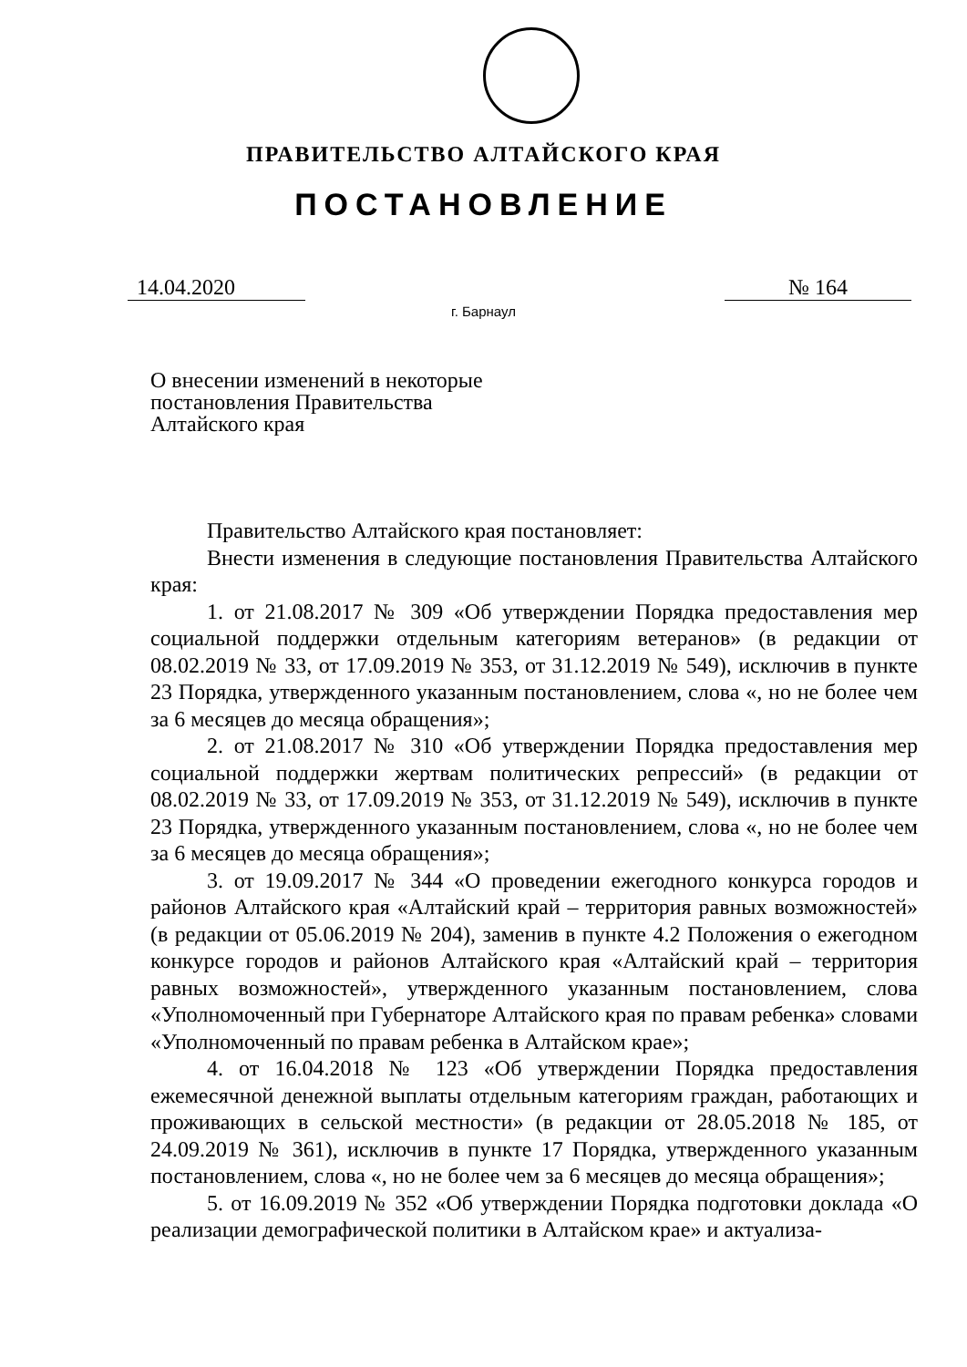ПРАВИТЕЛЬСТВО АЛТАЙСКОГО КРАЯ
ПОСТАНОВЛЕНИЕ
14.04.2020 № 164
г. Барнаул
О внесении изменений в некоторые постановления Правительства Алтайского края
Правительство Алтайского края постановляет:
Внести изменения в следующие постановления Правительства Алтайского края:
1. от 21.08.2017 № 309 «Об утверждении Порядка предоставления мер социальной поддержки отдельным категориям ветеранов» (в редакции от 08.02.2019 № 33, от 17.09.2019 № 353, от 31.12.2019 № 549), исключив в пункте 23 Порядка, утвержденного указанным постановлением, слова «, но не более чем за 6 месяцев до месяца обращения»;
2. от 21.08.2017 № 310 «Об утверждении Порядка предоставления мер социальной поддержки жертвам политических репрессий» (в редакции от 08.02.2019 № 33, от 17.09.2019 № 353, от 31.12.2019 № 549), исключив в пункте 23 Порядка, утвержденного указанным постановлением, слова «, но не более чем за 6 месяцев до месяца обращения»;
3. от 19.09.2017 № 344 «О проведении ежегодного конкурса городов и районов Алтайского края «Алтайский край – территория равных возможностей» (в редакции от 05.06.2019 № 204), заменив в пункте 4.2 Положения о ежегодном конкурсе городов и районов Алтайского края «Алтайский край – территория равных возможностей», утвержденного указанным постановлением, слова «Уполномоченный при Губернаторе Алтайского края по правам ребенка» словами «Уполномоченный по правам ребенка в Алтайском крае»;
4. от 16.04.2018 № 123 «Об утверждении Порядка предоставления ежемесячной денежной выплаты отдельным категориям граждан, работающих и проживающих в сельской местности» (в редакции от 28.05.2018 № 185, от 24.09.2019 № 361), исключив в пункте 17 Порядка, утвержденного указанным постановлением, слова «, но не более чем за 6 месяцев до месяца обращения»;
5. от 16.09.2019 № 352 «Об утверждении Порядка подготовки доклада «О реализации демографической политики в Алтайском крае» и актуализа-